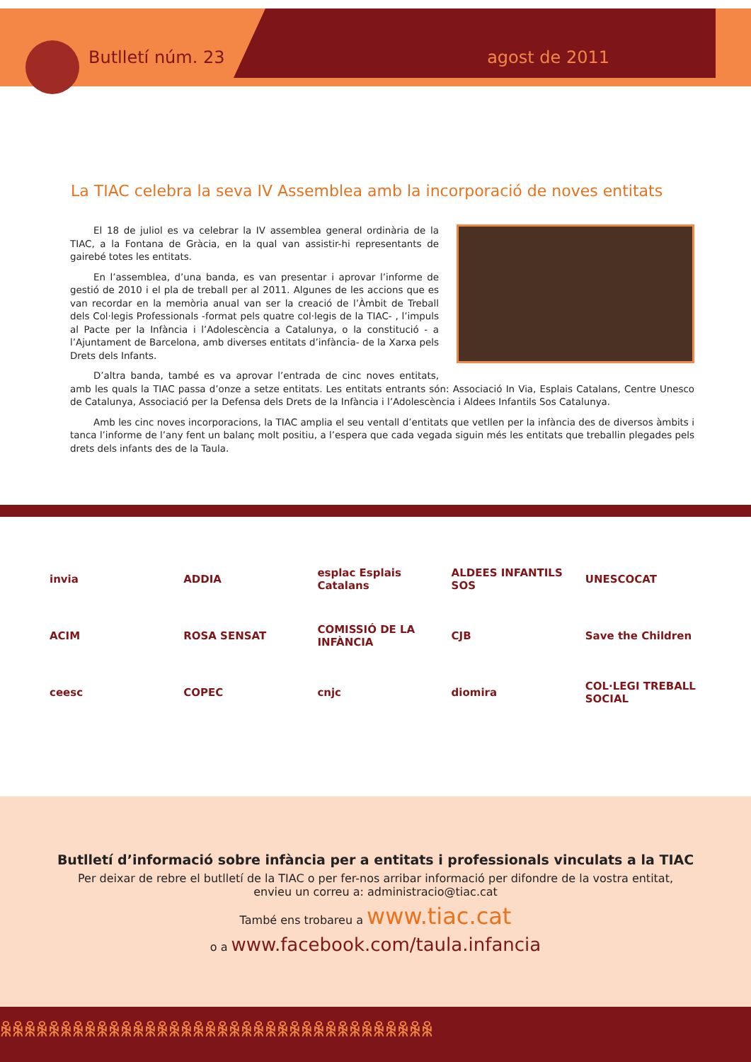Butlletí núm. 23 agost de 2011
La TIAC celebra la seva IV Assemblea amb la incorporació de noves entitats
El 18 de juliol es va celebrar la IV assemblea general ordinària de la TIAC, a la Fontana de Gràcia, en la qual van assistir-hi representants de gairebé totes les entitats.
En l’assemblea, d’una banda, es van presentar i aprovar l’informe de gestió de 2010 i el pla de treball per al 2011. Algunes de les accions que es van recordar en la memòria anual van ser la creació de l’Àmbit de Treball dels Col·legis Professionals -format pels quatre col·legis de la TIAC- , l’impuls al Pacte per la Infància i l’Adolescència a Catalunya, o la constitució - a l’Ajuntament de Barcelona, amb diverses entitats d’infància- de la Xarxa pels Drets dels Infants.
D’altra banda, també es va aprovar l’entrada de cinc noves entitats, amb les quals la TIAC passa d’onze a setze entitats. Les entitats entrants són: Associació In Via, Esplais Catalans, Centre Unesco de Catalunya, Associació per la Defensa dels Drets de la Infància i l’Adolescència i Aldees Infantils Sos Catalunya.
Amb les cinc noves incorporacions, la TIAC amplia el seu ventall d’entitats que vetllen per la infància des de diversos àmbits i tanca l’informe de l’any fent un balanç molt positiu, a l’espera que cada vegada siguin més les entitats que treballin plegades pels drets dels infants des de la Taula.
invia
ADDIA
esplac Esplais Catalans
ALDEES INFANTILS SOS
UNESCOCAT
ACIM
ROSA SENSAT
COMISSIÓ DE LA INFÀNCIA
CJB
Save the Children
ceesc
COPEC
cnjc
diomira
COL·LEGI TREBALL SOCIAL
Butlletí d’informació sobre infància per a entitats i professionals vinculats a la TIAC
Per deixar de rebre el butlletí de la TIAC o per fer-nos arribar informació per difondre de la vostra entitat, envieu un correu a: administracio@tiac.cat
També ens trobareu a www.tiac.cat
o a www.facebook.com/taula.infancia
ꆜꆜꆜꆜꆜꆜꆜꆜꆜꆜꆜꆜꆜꆜꆜꆜꆜꆜꆜꆜꆜꆜꆜꆜꆜꆜꆜꆜꆜꆜꆜꆜꆜꆜꆜꆜ